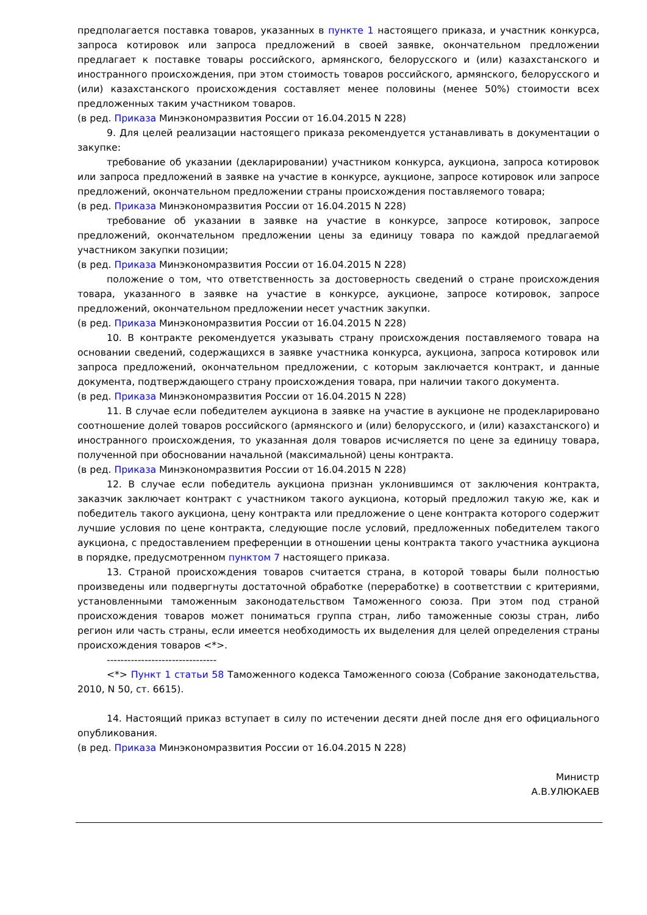предполагается поставка товаров, указанных в пункте 1 настоящего приказа, и участник конкурса, запроса котировок или запроса предложений в своей заявке, окончательном предложении предлагает к поставке товары российского, армянского, белорусского и (или) казахстанского и иностранного происхождения, при этом стоимость товаров российского, армянского, белорусского и (или) казахстанского происхождения составляет менее половины (менее 50%) стоимости всех предложенных таким участником товаров.
(в ред. Приказа Минэкономразвития России от 16.04.2015 N 228)
9. Для целей реализации настоящего приказа рекомендуется устанавливать в документации о закупке:
требование об указании (декларировании) участником конкурса, аукциона, запроса котировок или запроса предложений в заявке на участие в конкурсе, аукционе, запросе котировок или запросе предложений, окончательном предложении страны происхождения поставляемого товара;
(в ред. Приказа Минэкономразвития России от 16.04.2015 N 228)
требование об указании в заявке на участие в конкурсе, запросе котировок, запросе предложений, окончательном предложении цены за единицу товара по каждой предлагаемой участником закупки позиции;
(в ред. Приказа Минэкономразвития России от 16.04.2015 N 228)
положение о том, что ответственность за достоверность сведений о стране происхождения товара, указанного в заявке на участие в конкурсе, аукционе, запросе котировок, запросе предложений, окончательном предложении несет участник закупки.
(в ред. Приказа Минэкономразвития России от 16.04.2015 N 228)
10. В контракте рекомендуется указывать страну происхождения поставляемого товара на основании сведений, содержащихся в заявке участника конкурса, аукциона, запроса котировок или запроса предложений, окончательном предложении, с которым заключается контракт, и данные документа, подтверждающего страну происхождения товара, при наличии такого документа.
(в ред. Приказа Минэкономразвития России от 16.04.2015 N 228)
11. В случае если победителем аукциона в заявке на участие в аукционе не продекларировано соотношение долей товаров российского (армянского и (или) белорусского, и (или) казахстанского) и иностранного происхождения, то указанная доля товаров исчисляется по цене за единицу товара, полученной при обосновании начальной (максимальной) цены контракта.
(в ред. Приказа Минэкономразвития России от 16.04.2015 N 228)
12. В случае если победитель аукциона признан уклонившимся от заключения контракта, заказчик заключает контракт с участником такого аукциона, который предложил такую же, как и победитель такого аукциона, цену контракта или предложение о цене контракта которого содержит лучшие условия по цене контракта, следующие после условий, предложенных победителем такого аукциона, с предоставлением преференции в отношении цены контракта такого участника аукциона в порядке, предусмотренном пунктом 7 настоящего приказа.
13. Страной происхождения товаров считается страна, в которой товары были полностью произведены или подвергнуты достаточной обработке (переработке) в соответствии с критериями, установленными таможенным законодательством Таможенного союза. При этом под страной происхождения товаров может пониматься группа стран, либо таможенные союзы стран, либо регион или часть страны, если имеется необходимость их выделения для целей определения страны происхождения товаров <*>.
--------------------------------
<*> Пункт 1 статьи 58 Таможенного кодекса Таможенного союза (Собрание законодательства, 2010, N 50, ст. 6615).
14. Настоящий приказ вступает в силу по истечении десяти дней после дня его официального опубликования.
(в ред. Приказа Минэкономразвития России от 16.04.2015 N 228)
Министр
А.В.УЛЮКАЕВ